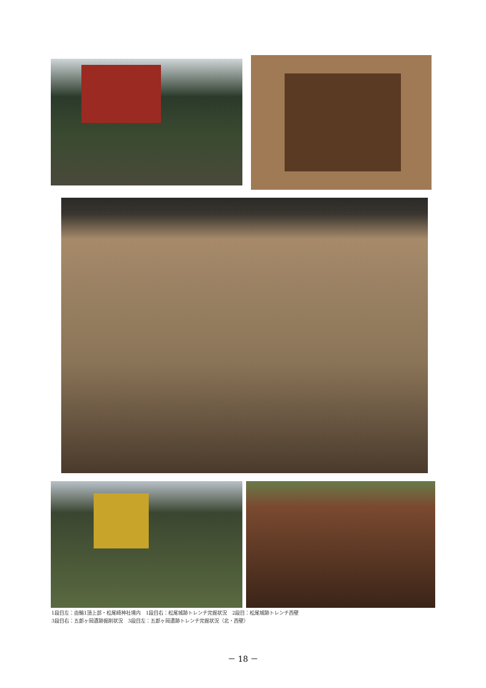1段目左：由輪1頂上部・松尾崎神社境内　1段目右：松尾城跡トレンチ完掘状況　2段目：松尾城跡トレンチ西壁
3段目右：五郎ヶ岡遺跡掘削状況　3段目左：五郎ヶ岡遺跡トレンチ完掘状況（北・西壁）
－ 18 －